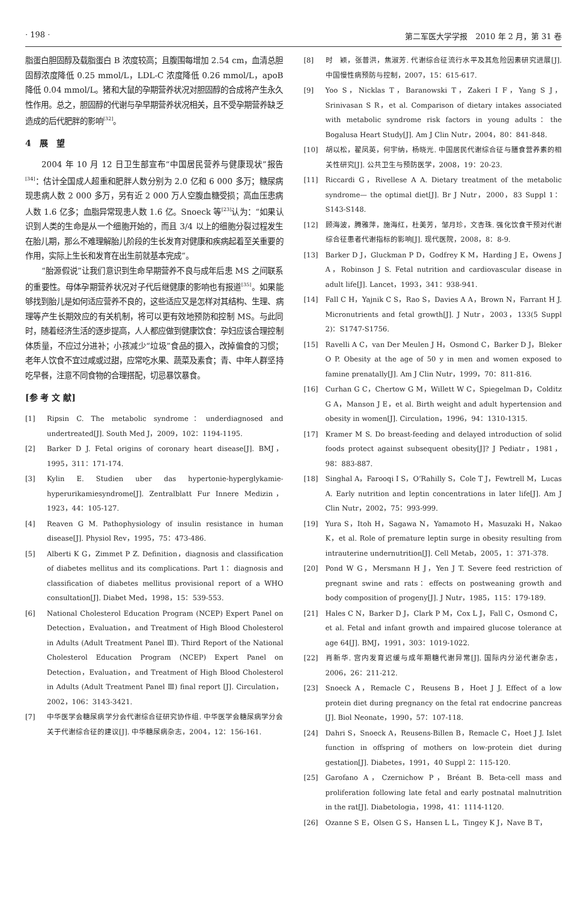· 198 · 第二军医大学学报　2010 年 2 月，第 31 卷
脂蛋白胆固醇及载脂蛋白 B 浓度较高；且腹围每增加 2.54 cm，血清总胆固醇浓度降低 0.25 mmol/L，LDL-C 浓度降低 0.26 mmol/L，apoB 降低 0.04 mmol/L。猪和大鼠的孕期营养状况对胆固醇的合成将产生永久性作用。总之，胆固醇的代谢与孕早期营养状况相关，且不受孕期营养缺乏造成的后代肥胖的影响<sup>[32]</sup>。
4　展　望
2004 年 10 月 12 日卫生部宣布“中国居民营养与健康现状”报告<sup>[34]</sup>：估计全国成人超重和肥胖人数分别为 2.0 亿和 6 000 多万；糖尿病现患病人数 2 000 多万，另有近 2 000 万人空腹血糖受损；高血压患病人数 1.6 亿多；血脂异常现患人数 1.6 亿。Snoeck 等<sup>[23]</sup>认为：“如果认识到人类的生命是从一个细胞开始的，而且 3/4 以上的细胞分裂过程发生在胎儿期，那么不难理解胎儿阶段的生长发育对健康和疾病起着至关重要的作用，实际上生长和发育在出生前就基本完成”。
“胎源假说”让我们意识到生命早期营养不良与成年后患 MS 之间联系的重要性。母体孕期营养状况对子代后继健康的影响也有报道<sup>[35]</sup>。如果能够找到胎儿是如何适应营养不良的，这些适应又是怎样对其结构、生理、病理等产生长期效应的有关机制，将可以更有效地预防和控制 MS。与此同时，随着经济生活的逐步提高，人人都应做到健康饮食：孕妇应该合理控制体质量，不应过分进补；小孩减少“垃圾”食品的摄入，改掉偏食的习惯；老年人饮食不宜过咸或过甜，应常吃水果、蔬菜及素食；青、中年人群坚持吃早餐，注意不同食物的合理搭配，切忌暴饮暴食。
[参 考 文 献]
[1] Ripsin C. The metabolic syndrome：underdiagnosed and undertreated[J]. South Med J，2009，102：1194-1195.
[2] Barker D J. Fetal origins of coronary heart disease[J]. BMJ，1995，311：171-174.
[3] Kylin E. Studien uber das hypertonie-hyperglykamie-hyperurikamiesyndrome[J]. Zentralblatt Fur Innere Medizin，1923，44：105-127.
[4] Reaven G M. Pathophysiology of insulin resistance in human disease[J]. Physiol Rev，1995，75：473-486.
[5] Alberti K G，Zimmet P Z. Definition，diagnosis and classification of diabetes mellitus and its complications. Part 1：diagnosis and classification of diabetes mellitus provisional report of a WHO consultation[J]. Diabet Med，1998，15：539-553.
[6] National Cholesterol Education Program (NCEP) Expert Panel on Detection，Evaluation，and Treatment of High Blood Cholesterol in Adults (Adult Treatment Panel Ⅲ). Third Report of the National Cholesterol Education Program (NCEP) Expert Panel on Detection，Evaluation，and Treatment of High Blood Cholesterol in Adults (Adult Treatment Panel Ⅲ) final report [J]. Circulation，2002，106：3143-3421.
[7] 中华医学会糖尿病学分会代谢综合征研究协作组. 中华医学会糖尿病学分会关于代谢综合征的建议[J]. 中华糖尿病杂志，2004，12：156-161.
[8] 时　颖，张普洪，焦淑芳. 代谢综合征流行水平及其危险因素研究进展[J]. 中国慢性病预防与控制，2007，15：615-617.
[9] Yoo S，Nicklas T，Baranowski T，Zakeri I F，Yang S J，Srinivasan S R，et al. Comparison of dietary intakes associated with metabolic syndrome risk factors in young adults：the Bogalusa Heart Study[J]. Am J Clin Nutr，2004，80：841-848.
[10] 胡以松，翟凤英，何宇纳，杨晓光. 中国居民代谢综合征与膳食营养素的相关性研究[J]. 公共卫生与预防医学，2008，19：20-23.
[11] Riccardi G，Rivellese A A. Dietary treatment of the metabolic syndrome— the optimal diet[J]. Br J Nutr，2000，83 Suppl 1：S143-S148.
[12] 顾海波，腾雅萍，施海红，杜美芳，邹月珍，文杏珠. 强化饮食干预对代谢综合征患者代谢指标的影响[J]. 现代医院，2008，8：8-9.
[13] Barker D J，Gluckman P D，Godfrey K M，Harding J E，Owens J A，Robinson J S. Fetal nutrition and cardiovascular disease in adult life[J]. Lancet，1993，341：938-941.
[14] Fall C H，Yajnik C S，Rao S，Davies A A，Brown N，Farrant H J. Micronutrients and fetal growth[J]. J Nutr，2003，133(5 Suppl 2)：S1747-S1756.
[15] Ravelli A C，van Der Meulen J H，Osmond C，Barker D J，Bleker O P. Obesity at the age of 50 y in men and women exposed to famine prenatally[J]. Am J Clin Nutr，1999，70：811-816.
[16] Curhan G C，Chertow G M，Willett W C，Spiegelman D，Colditz G A，Manson J E，et al. Birth weight and adult hypertension and obesity in women[J]. Circulation，1996，94：1310-1315.
[17] Kramer M S. Do breast-feeding and delayed introduction of solid foods protect against subsequent obesity[J]? J Pediatr，1981，98：883-887.
[18] Singhal A，Farooqi I S，O’Rahilly S，Cole T J，Fewtrell M，Lucas A. Early nutrition and leptin concentrations in later life[J]. Am J Clin Nutr，2002，75：993-999.
[19] Yura S，Itoh H，Sagawa N，Yamamoto H，Masuzaki H，Nakao K，et al. Role of premature leptin surge in obesity resulting from intrauterine undernutrition[J]. Cell Metab，2005，1：371-378.
[20] Pond W G，Mersmann H J，Yen J T. Severe feed restriction of pregnant swine and rats：effects on postweaning growth and body composition of progeny[J]. J Nutr，1985，115：179-189.
[21] Hales C N，Barker D J，Clark P M，Cox L J，Fall C，Osmond C，et al. Fetal and infant growth and impaired glucose tolerance at age 64[J]. BMJ，1991，303：1019-1022.
[22] 肖新华. 宫内发育迟缓与成年期糖代谢异常[J]. 国际内分泌代谢杂志，2006，26：211-212.
[23] Snoeck A，Remacle C，Reusens B，Hoet J J. Effect of a low protein diet during pregnancy on the fetal rat endocrine pancreas [J]. Biol Neonate，1990，57：107-118.
[24] Dahri S，Snoeck A，Reusens-Billen B，Remacle C，Hoet J J. Islet function in offspring of mothers on low-protein diet during gestation[J]. Diabetes，1991，40 Suppl 2：115-120.
[25] Garofano A，Czernichow P，Bréant B. Beta-cell mass and proliferation following late fetal and early postnatal malnutrition in the rat[J]. Diabetologia，1998，41：1114-1120.
[26] Ozanne S E，Olsen G S，Hansen L L，Tingey K J，Nave B T，